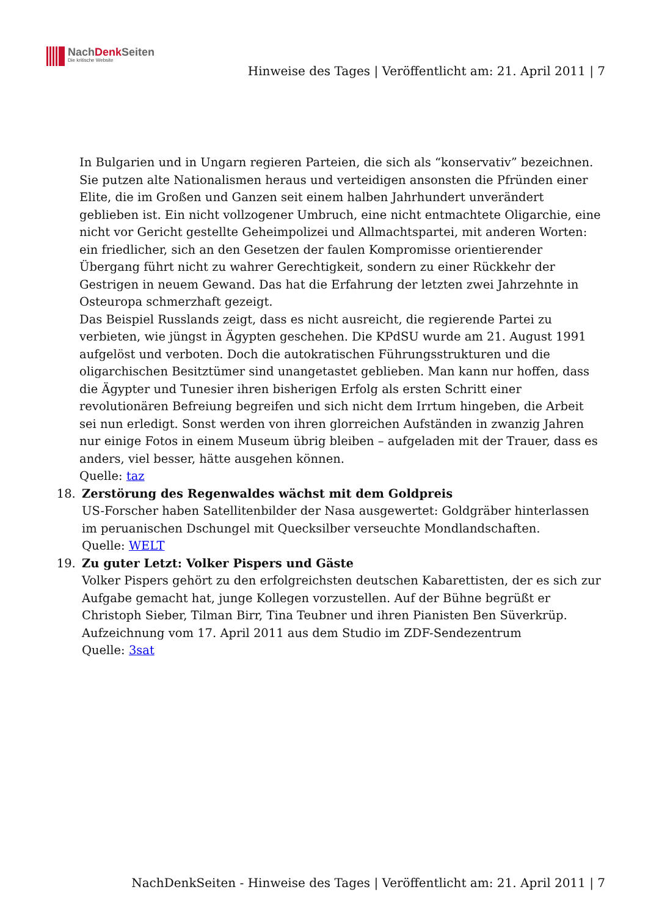NachDenk Seiten
Die kritische Website
Hinweise des Tages | Veröffentlicht am: 21. April 2011 | 7
In Bulgarien und in Ungarn regieren Parteien, die sich als “konservativ” bezeichnen. Sie putzen alte Nationalismen heraus und verteidigen ansonsten die Pfründen einer Elite, die im Großen und Ganzen seit einem halben Jahrhundert unverändert geblieben ist. Ein nicht vollzogener Umbruch, eine nicht entmachtete Oligarchie, eine nicht vor Gericht gestellte Geheimpolizei und Allmachtspartei, mit anderen Worten: ein friedlicher, sich an den Gesetzen der faulen Kompromisse orientierender Übergang führt nicht zu wahrer Gerechtigkeit, sondern zu einer Rückkehr der Gestrigen in neuem Gewand. Das hat die Erfahrung der letzten zwei Jahrzehnte in Osteuropa schmerzhaft gezeigt.
Das Beispiel Russlands zeigt, dass es nicht ausreicht, die regierende Partei zu verbieten, wie jüngst in Ägypten geschehen. Die KPdSU wurde am 21. August 1991 aufgelöst und verboten. Doch die autokratischen Führungsstrukturen und die oligarchischen Besitztümer sind unangetastet geblieben. Man kann nur hoffen, dass die Ägypter und Tunesier ihren bisherigen Erfolg als ersten Schritt einer revolutionären Befreiung begreifen und sich nicht dem Irrtum hingeben, die Arbeit sei nun erledigt. Sonst werden von ihren glorreichen Aufständen in zwanzig Jahren nur einige Fotos in einem Museum übrig bleiben – aufgeladen mit der Trauer, dass es anders, viel besser, hätte ausgehen können.
Quelle: taz
18. Zerstörung des Regenwaldes wächst mit dem Goldpreis
US-Forscher haben Satellitenbilder der Nasa ausgewertet: Goldgräber hinterlassen im peruanischen Dschungel mit Quecksilber verseuchte Mondlandschaften.
Quelle: WELT
19. Zu guter Letzt: Volker Pispers und Gäste
Volker Pispers gehört zu den erfolgreichsten deutschen Kabarettisten, der es sich zur Aufgabe gemacht hat, junge Kollegen vorzustellen. Auf der Bühne begrüßt er Christoph Sieber, Tilman Birr, Tina Teubner und ihren Pianisten Ben Süverkrüp.
Aufzeichnung vom 17. April 2011 aus dem Studio im ZDF-Sendezentrum
Quelle: 3sat
NachDenkSeiten - Hinweise des Tages | Veröffentlicht am: 21. April 2011 | 7